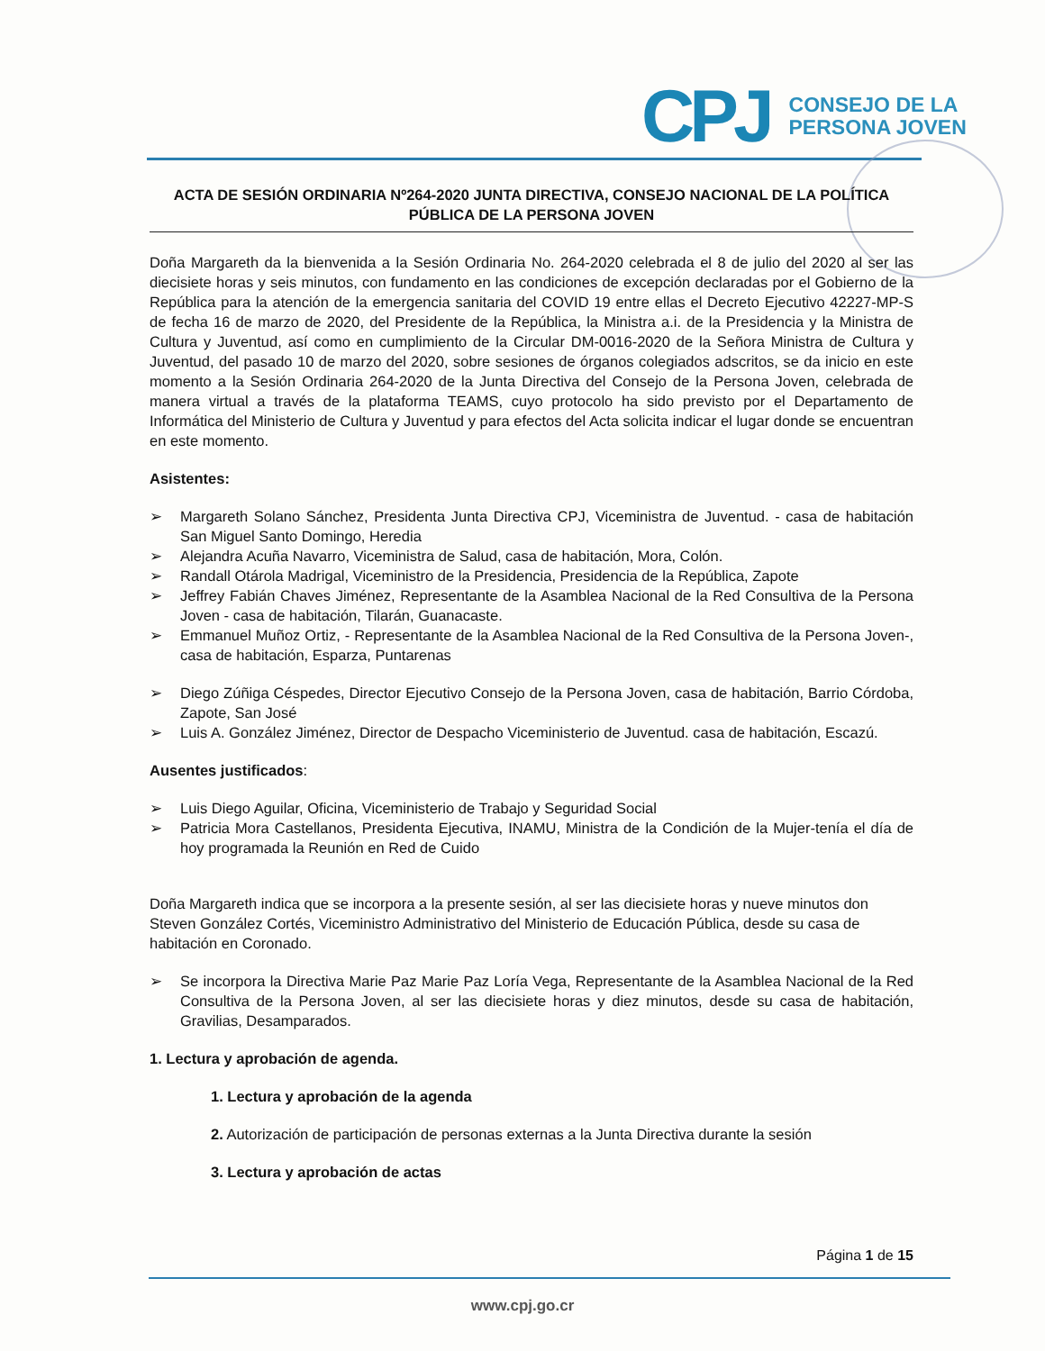CPJ
CONSEJO DE LA
PERSONA JOVEN
ACTA DE SESIÓN ORDINARIA Nº264-2020 JUNTA DIRECTIVA, CONSEJO NACIONAL DE LA POLÍTICA PÚBLICA DE LA PERSONA JOVEN
Doña Margareth da la bienvenida a la Sesión Ordinaria No. 264-2020 celebrada el 8 de julio del 2020 al ser las diecisiete horas y seis minutos, con fundamento en las condiciones de excepción declaradas por el Gobierno de la República para la atención de la emergencia sanitaria del COVID 19 entre ellas el Decreto Ejecutivo 42227-MP-S de fecha 16 de marzo de 2020, del Presidente de la República, la Ministra a.i. de la Presidencia y la Ministra de Cultura y Juventud, así como en cumplimiento de la Circular DM-0016-2020 de la Señora Ministra de Cultura y Juventud, del pasado 10 de marzo del 2020, sobre sesiones de órganos colegiados adscritos, se da inicio en este momento a la Sesión Ordinaria 264-2020 de la Junta Directiva del Consejo de la Persona Joven, celebrada de manera virtual a través de la plataforma TEAMS, cuyo protocolo ha sido previsto por el Departamento de Informática del Ministerio de Cultura y Juventud y para efectos del Acta solicita indicar el lugar donde se encuentran en este momento.
Asistentes:
➢ Margareth Solano Sánchez, Presidenta Junta Directiva CPJ, Viceministra de Juventud. - casa de habitación San Miguel Santo Domingo, Heredia
➢ Alejandra Acuña Navarro, Viceministra de Salud, casa de habitación, Mora, Colón.
➢ Randall Otárola Madrigal, Viceministro de la Presidencia, Presidencia de la República, Zapote
➢ Jeffrey Fabián Chaves Jiménez, Representante de la Asamblea Nacional de la Red Consultiva de la Persona Joven - casa de habitación, Tilarán, Guanacaste.
➢ Emmanuel Muñoz Ortiz, - Representante de la Asamblea Nacional de la Red Consultiva de la Persona Joven-, casa de habitación, Esparza, Puntarenas
➢ Diego Zúñiga Céspedes, Director Ejecutivo Consejo de la Persona Joven, casa de habitación, Barrio Córdoba, Zapote, San José
➢ Luis A. González Jiménez, Director de Despacho Viceministerio de Juventud. casa de habitación, Escazú.
Ausentes justificados:
➢ Luis Diego Aguilar, Oficina, Viceministerio de Trabajo y Seguridad Social
➢ Patricia Mora Castellanos, Presidenta Ejecutiva, INAMU, Ministra de la Condición de la Mujer-tenía el día de hoy programada la Reunión en Red de Cuido
Doña Margareth indica que se incorpora a la presente sesión, al ser las diecisiete horas y nueve minutos don Steven González Cortés, Viceministro Administrativo del Ministerio de Educación Pública, desde su casa de habitación en Coronado.
➢ Se incorpora la Directiva Marie Paz Marie Paz Loría Vega, Representante de la Asamblea Nacional de la Red Consultiva de la Persona Joven, al ser las diecisiete horas y diez minutos, desde su casa de habitación, Gravilias, Desamparados.
1. Lectura y aprobación de agenda.
1. Lectura y aprobación de la agenda
2. Autorización de participación de personas externas a la Junta Directiva durante la sesión
3. Lectura y aprobación de actas
Página 1 de 15
www.cpj.go.cr